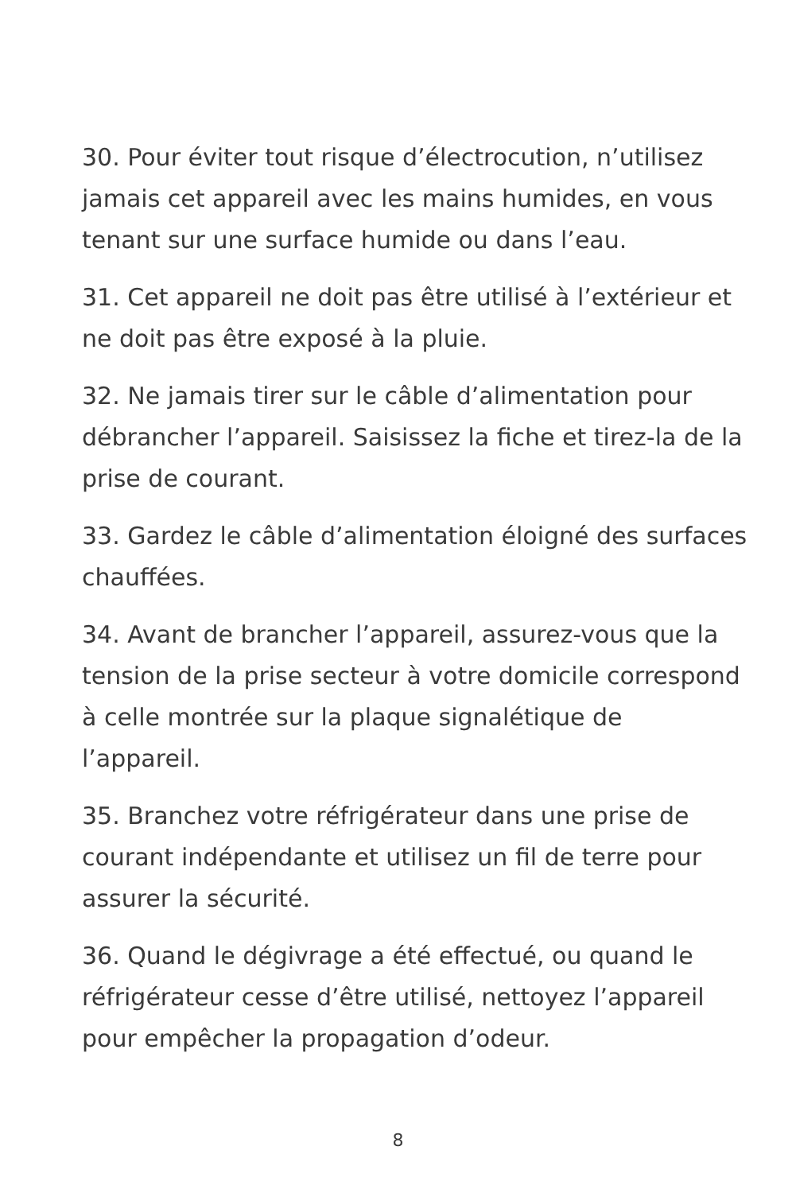30. Pour éviter tout risque d’électrocution, n’utilisez jamais cet appareil avec les mains humides, en vous tenant sur une surface humide ou dans l’eau.
31. Cet appareil ne doit pas être utilisé à l’extérieur et ne doit pas être exposé à la pluie.
32. Ne jamais tirer sur le câble d’alimentation pour débrancher l’appareil. Saisissez la fiche et tirez-la de la prise de courant.
33. Gardez le câble d’alimentation éloigné des surfaces chauffées.
34. Avant de brancher l’appareil, assurez-vous que la tension de la prise secteur à votre domicile correspond à celle montrée sur la plaque signalétique de l’appareil.
35. Branchez votre réfrigérateur dans une prise de courant indépendante et utilisez un fil de terre pour assurer la sécurité.
36. Quand le dégivrage a été effectué, ou quand le réfrigérateur cesse d’être utilisé, nettoyez l’appareil pour empêcher la propagation d’odeur.
8